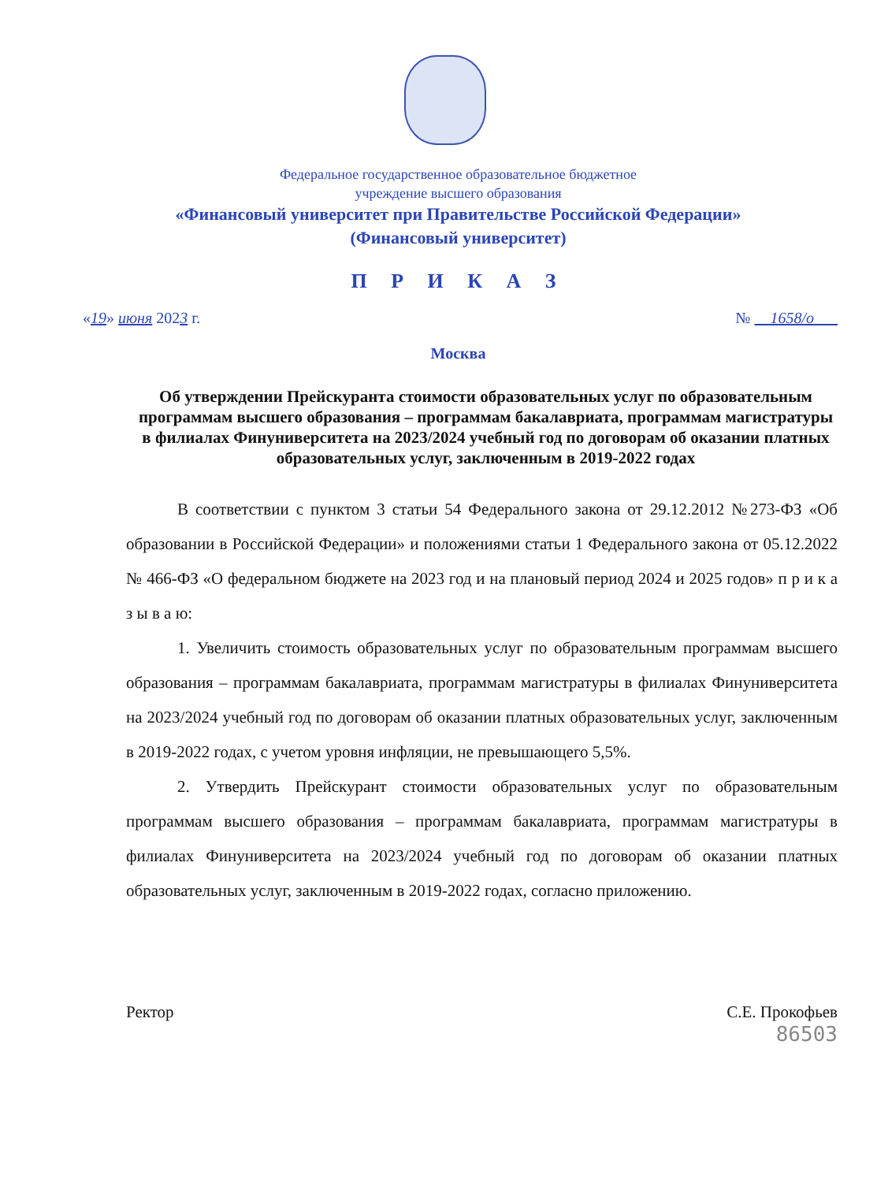Федеральное государственное образовательное бюджетное
учреждение высшего образования
«Финансовый университет при Правительстве Российской Федерации»
(Финансовый университет)
П Р И К А З
«19» июня 2023 г. № 1658/о
Москва
Об утверждении Прейскуранта стоимости образовательных услуг по образовательным программам высшего образования – программам бакалавриата, программам магистратуры в филиалах Финуниверситета на 2023/2024 учебный год по договорам об оказании платных образовательных услуг, заключенным в 2019-2022 годах
В соответствии с пунктом 3 статьи 54 Федерального закона от 29.12.2012 №273-ФЗ «Об образовании в Российской Федерации» и положениями статьи 1 Федерального закона от 05.12.2022 № 466-ФЗ «О федеральном бюджете на 2023 год и на плановый период 2024 и 2025 годов» п р и к а з ы в а ю:
1. Увеличить стоимость образовательных услуг по образовательным программам высшего образования – программам бакалавриата, программам магистратуры в филиалах Финуниверситета на 2023/2024 учебный год по договорам об оказании платных образовательных услуг, заключенным в 2019-2022 годах, с учетом уровня инфляции, не превышающего 5,5%.
2. Утвердить Прейскурант стоимости образовательных услуг по образовательным программам высшего образования – программам бакалавриата, программам магистратуры в филиалах Финуниверситета на 2023/2024 учебный год по договорам об оказании платных образовательных услуг, заключенным в 2019-2022 годах, согласно приложению.
Ректор С.Е. Прокофьев
86503